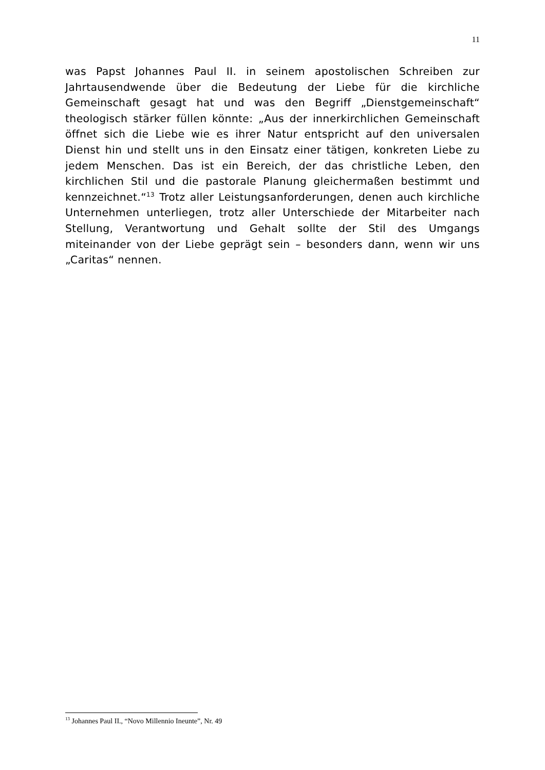11
was Papst Johannes Paul II. in seinem apostolischen Schreiben zur Jahrtausendwende über die Bedeutung der Liebe für die kirchliche Gemeinschaft gesagt hat und was den Begriff „Dienstgemeinschaft“ theologisch stärker füllen könnte: „Aus der innerkirchlichen Gemeinschaft öffnet sich die Liebe wie es ihrer Natur entspricht auf den universalen Dienst hin und stellt uns in den Einsatz einer tätigen, konkreten Liebe zu jedem Menschen. Das ist ein Bereich, der das christliche Leben, den kirchlichen Stil und die pastorale Planung gleichermaßen bestimmt und kennzeichnet.“<sup>13</sup> Trotz aller Leistungsanforderungen, denen auch kirchliche Unternehmen unterliegen, trotz aller Unterschiede der Mitarbeiter nach Stellung, Verantwortung und Gehalt sollte der Stil des Umgangs miteinander von der Liebe geprägt sein – besonders dann, wenn wir uns „Caritas“ nennen.
<sup>13</sup> Johannes Paul II., “Novo Millennio Ineunte”, Nr. 49